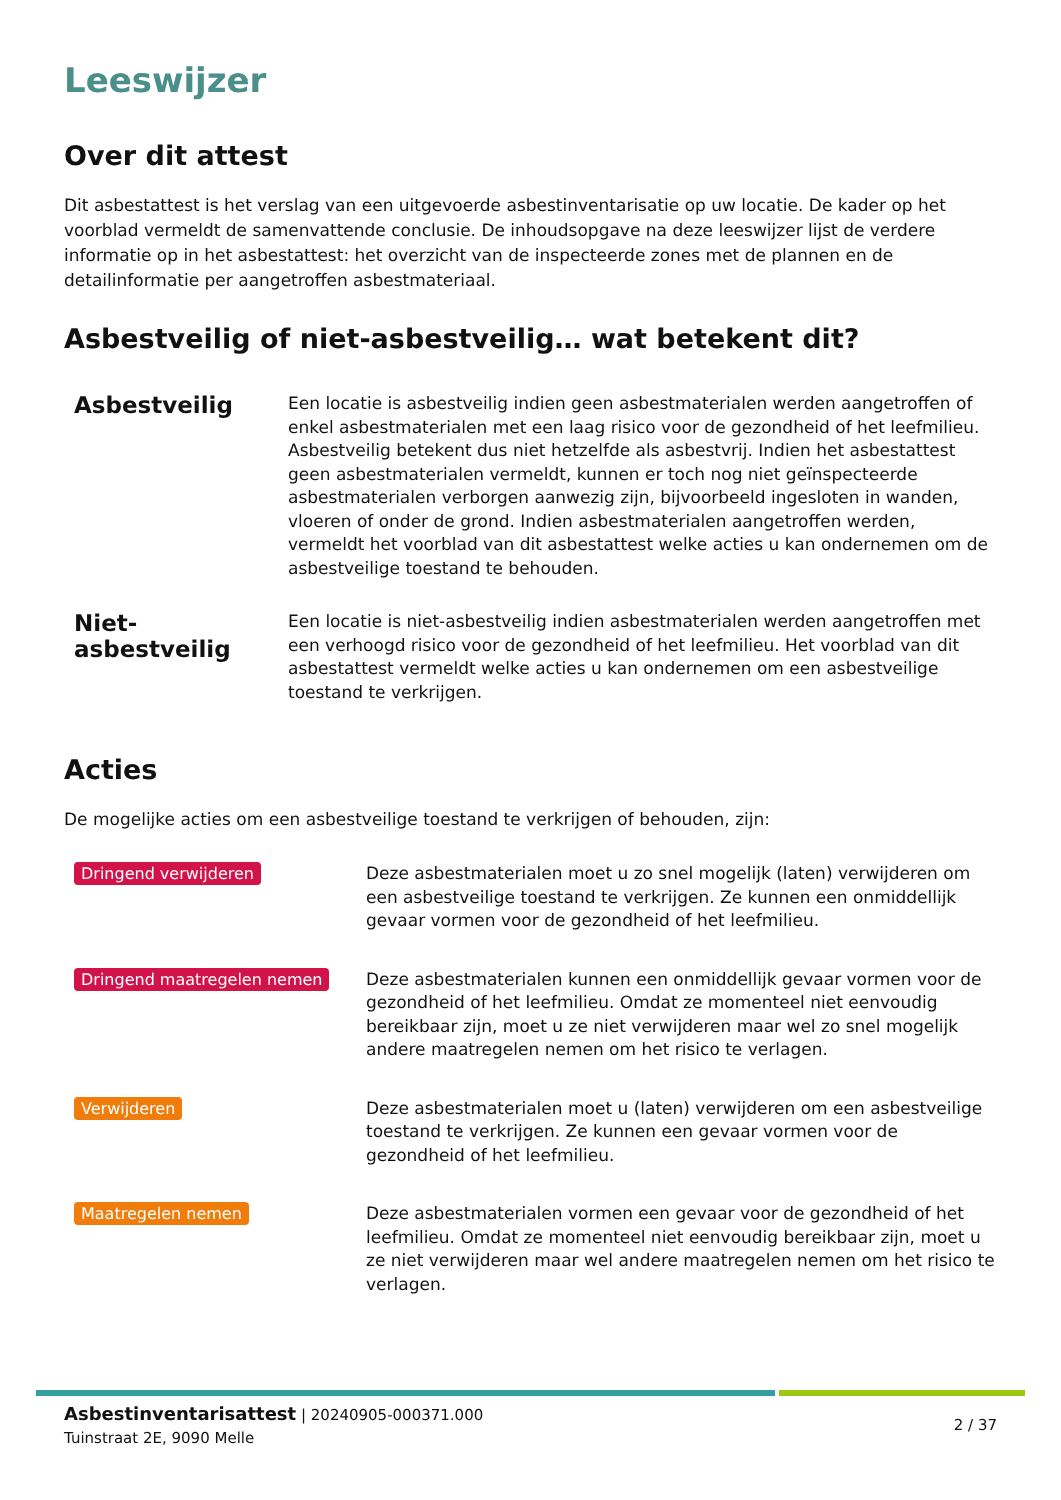Leeswijzer
Over dit attest
Dit asbestattest is het verslag van een uitgevoerde asbestinventarisatie op uw locatie. De kader op het voorblad vermeldt de samenvattende conclusie. De inhoudsopgave na deze leeswijzer lijst de verdere informatie op in het asbestattest: het overzicht van de inspecteerde zones met de plannen en de detailinformatie per aangetroffen asbestmateriaal.
Asbestveilig of niet-asbestveilig… wat betekent dit?
Asbestveilig
Een locatie is asbestveilig indien geen asbestmaterialen werden aangetroffen of enkel asbestmaterialen met een laag risico voor de gezondheid of het leefmilieu. Asbestveilig betekent dus niet hetzelfde als asbestvrij. Indien het asbestattest geen asbestmaterialen vermeldt, kunnen er toch nog niet geïnspecteerde asbestmaterialen verborgen aanwezig zijn, bijvoorbeeld ingesloten in wanden, vloeren of onder de grond. Indien asbestmaterialen aangetroffen werden, vermeldt het voorblad van dit asbestattest welke acties u kan ondernemen om de asbestveilige toestand te behouden.
Niet-asbestveilig
Een locatie is niet-asbestveilig indien asbestmaterialen werden aangetroffen met een verhoogd risico voor de gezondheid of het leefmilieu. Het voorblad van dit asbestattest vermeldt welke acties u kan ondernemen om een asbestveilige toestand te verkrijgen.
Acties
De mogelijke acties om een asbestveilige toestand te verkrijgen of behouden, zijn:
Dringend verwijderen
Deze asbestmaterialen moet u zo snel mogelijk (laten) verwijderen om een asbestveilige toestand te verkrijgen. Ze kunnen een onmiddellijk gevaar vormen voor de gezondheid of het leefmilieu.
Dringend maatregelen nemen
Deze asbestmaterialen kunnen een onmiddellijk gevaar vormen voor de gezondheid of het leefmilieu. Omdat ze momenteel niet eenvoudig bereikbaar zijn, moet u ze niet verwijderen maar wel zo snel mogelijk andere maatregelen nemen om het risico te verlagen.
Verwijderen
Deze asbestmaterialen moet u (laten) verwijderen om een asbestveilige toestand te verkrijgen. Ze kunnen een gevaar vormen voor de gezondheid of het leefmilieu.
Maatregelen nemen
Deze asbestmaterialen vormen een gevaar voor de gezondheid of het leefmilieu. Omdat ze momenteel niet eenvoudig bereikbaar zijn, moet u ze niet verwijderen maar wel andere maatregelen nemen om het risico te verlagen.
Asbestinventarisattest | 20240905-000371.000
Tuinstraat 2E, 9090 Melle
2 / 37